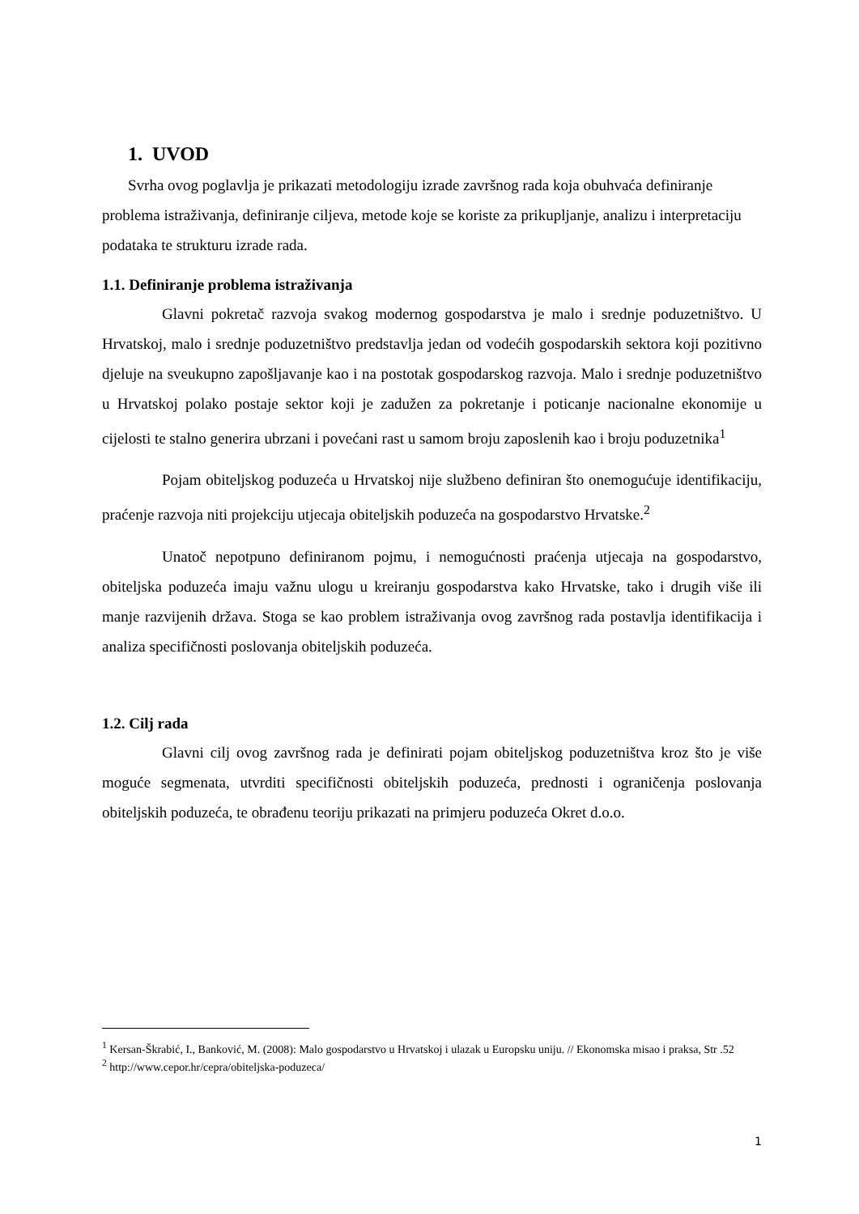1. UVOD
Svrha ovog poglavlja je prikazati metodologiju izrade završnog rada koja obuhvaća definiranje problema istraživanja, definiranje ciljeva, metode koje se koriste za prikupljanje, analizu i interpretaciju podataka te strukturu izrade rada.
1.1. Definiranje problema istraživanja
Glavni pokretač razvoja svakog modernog gospodarstva je malo i srednje poduzetništvo. U Hrvatskoj, malo i srednje poduzetništvo predstavlja jedan od vodećih gospodarskih sektora koji pozitivno djeluje na sveukupno zapošljavanje kao i na postotak gospodarskog razvoja. Malo i srednje poduzetništvo u Hrvatskoj polako postaje sektor koji je zadužen za pokretanje i poticanje nacionalne ekonomije u cijelosti te stalno generira ubrzani i povećani rast u samom broju zaposlenih kao i broju poduzetnika<sup>1</sup>
Pojam obiteljskog poduzeća u Hrvatskoj nije službeno definiran što onemogućuje identifikaciju, praćenje razvoja niti projekciju utjecaja obiteljskih poduzeća na gospodarstvo Hrvatske.<sup>2</sup>
Unatoč nepotpuno definiranom pojmu, i nemogućnosti praćenja utjecaja na gospodarstvo, obiteljska poduzeća imaju važnu ulogu u kreiranju gospodarstva kako Hrvatske, tako i drugih više ili manje razvijenih država. Stoga se kao problem istraživanja ovog završnog rada postavlja identifikacija i analiza specifičnosti poslovanja obiteljskih poduzeća.
1.2. Cilj rada
Glavni cilj ovog završnog rada je definirati pojam obiteljskog poduzetništva kroz što je više moguće segmenata, utvrditi specifičnosti obiteljskih poduzeća, prednosti i ograničenja poslovanja obiteljskih poduzeća, te obrađenu teoriju prikazati na primjeru poduzeća Okret d.o.o.
<sup>1</sup> Kersan-Škrabić, I., Banković, M. (2008): Malo gospodarstvo u Hrvatskoj i ulazak u Europsku uniju. // Ekonomska misao i praksa, Str .52
<sup>2</sup> http://www.cepor.hr/cepra/obiteljska-poduzeca/
1